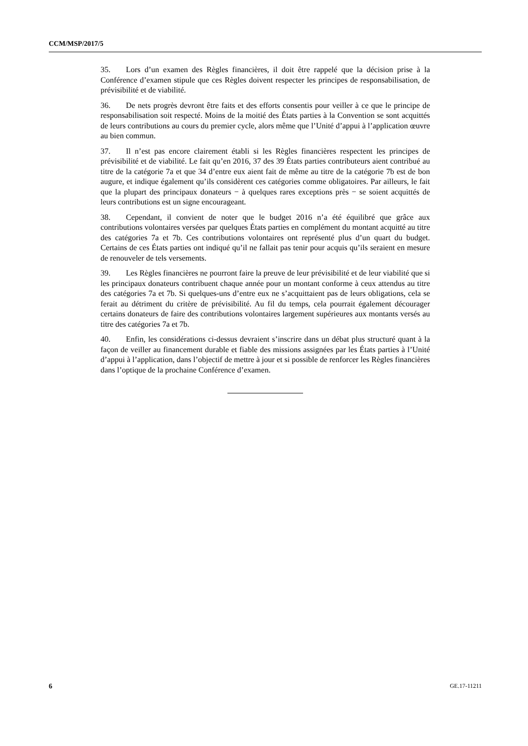CCM/MSP/2017/5
35. Lors d’un examen des Règles financières, il doit être rappelé que la décision prise à la Conférence d’examen stipule que ces Règles doivent respecter les principes de responsabilisation, de prévisibilité et de viabilité.
36. De nets progrès devront être faits et des efforts consentis pour veiller à ce que le principe de responsabilisation soit respecté. Moins de la moitié des États parties à la Convention se sont acquittés de leurs contributions au cours du premier cycle, alors même que l’Unité d’appui à l’application œuvre au bien commun.
37. Il n’est pas encore clairement établi si les Règles financières respectent les principes de prévisibilité et de viabilité. Le fait qu’en 2016, 37 des 39 États parties contributeurs aient contribué au titre de la catégorie 7a et que 34 d’entre eux aient fait de même au titre de la catégorie 7b est de bon augure, et indique également qu’ils considèrent ces catégories comme obligatoires. Par ailleurs, le fait que la plupart des principaux donateurs − à quelques rares exceptions près − se soient acquittés de leurs contributions est un signe encourageant.
38. Cependant, il convient de noter que le budget 2016 n’a été équilibré que grâce aux contributions volontaires versées par quelques États parties en complément du montant acquitté au titre des catégories 7a et 7b. Ces contributions volontaires ont représenté plus d’un quart du budget. Certains de ces États parties ont indiqué qu’il ne fallait pas tenir pour acquis qu’ils seraient en mesure de renouveler de tels versements.
39. Les Règles financières ne pourront faire la preuve de leur prévisibilité et de leur viabilité que si les principaux donateurs contribuent chaque année pour un montant conforme à ceux attendus au titre des catégories 7a et 7b. Si quelques-uns d’entre eux ne s’acquittaient pas de leurs obligations, cela se ferait au détriment du critère de prévisibilité. Au fil du temps, cela pourrait également décourager certains donateurs de faire des contributions volontaires largement supérieures aux montants versés au titre des catégories 7a et 7b.
40. Enfin, les considérations ci-dessus devraient s’inscrire dans un débat plus structuré quant à la façon de veiller au financement durable et fiable des missions assignées par les États parties à l’Unité d’appui à l’application, dans l’objectif de mettre à jour et si possible de renforcer les Règles financières dans l’optique de la prochaine Conférence d’examen.
6 GE.17-11211